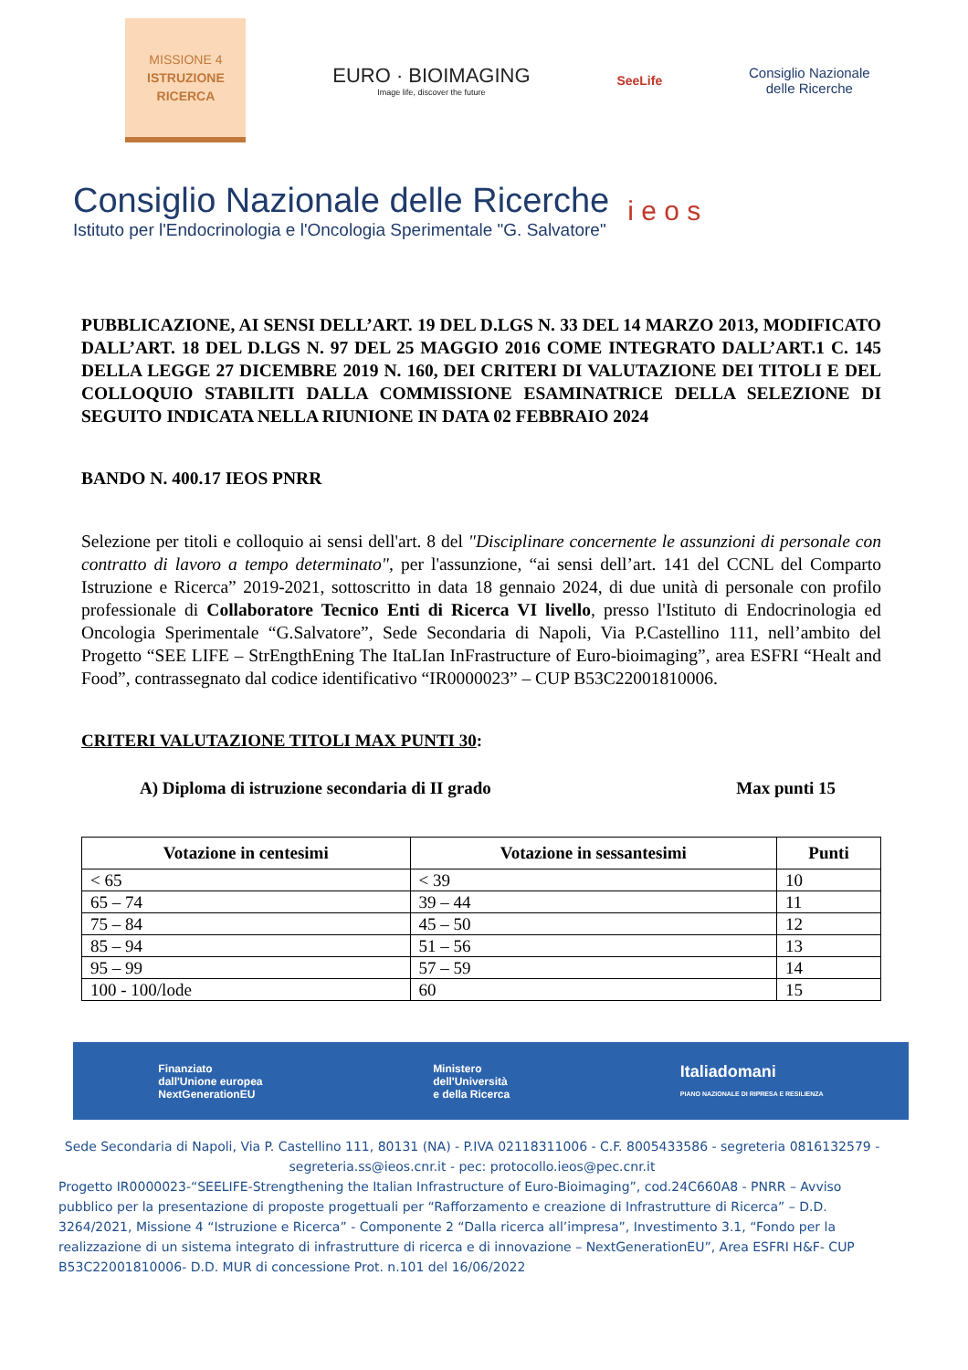MISSIONE 4
ISTRUZIONE
RICERCA
EURO · BIOIMAGING
Image life, discover the future
SeeLife
Consiglio Nazionale
delle Ricerche
Consiglio Nazionale delle Ricerche
Istituto per l'Endocrinologia e l'Oncologia Sperimentale "G. Salvatore"
i e o s
PUBBLICAZIONE, AI SENSI DELL’ART. 19 DEL D.LGS N. 33 DEL 14 MARZO 2013, MODIFICATO DALL’ART. 18 DEL D.LGS N. 97 DEL 25 MAGGIO 2016 COME INTEGRATO DALL’ART.1 C. 145 DELLA LEGGE 27 DICEMBRE 2019 N. 160, DEI CRITERI DI VALUTAZIONE DEI TITOLI E DEL COLLOQUIO STABILITI DALLA COMMISSIONE ESAMINATRICE DELLA SELEZIONE DI SEGUITO INDICATA NELLA RIUNIONE IN DATA 02 FEBBRAIO 2024
BANDO N. 400.17 IEOS PNRR
Selezione per titoli e colloquio ai sensi dell'art. 8 del "Disciplinare concernente le assunzioni di personale con contratto di lavoro a tempo determinato", per l'assunzione, “ai sensi dell’art. 141 del CCNL del Comparto Istruzione e Ricerca” 2019-2021, sottoscritto in data 18 gennaio 2024, di due unità di personale con profilo professionale di Collaboratore Tecnico Enti di Ricerca VI livello, presso l'Istituto di Endocrinologia ed Oncologia Sperimentale “G.Salvatore”, Sede Secondaria di Napoli, Via P.Castellino 111, nell’ambito del Progetto “SEE LIFE – StrEngthEning The ItaLIan InFrastructure of Euro-bioimaging”, area ESFRI “Healt and Food”, contrassegnato dal codice identificativo “IR0000023” – CUP B53C22001810006.
CRITERI VALUTAZIONE TITOLI MAX PUNTI 30:
A) Diploma di istruzione secondaria di II grado Max punti 15
| Votazione in centesimi | Votazione in sessantesimi | Punti |
| --- | --- | --- |
| < 65 | < 39 | 10 |
| 65 – 74 | 39 – 44 | 11 |
| 75 – 84 | 45 – 50 | 12 |
| 85 – 94 | 51 – 56 | 13 |
| 95 – 99 | 57 – 59 | 14 |
| 100 - 100/lode | 60 | 15 |
Finanziato
dall'Unione europea
NextGenerationEU Ministero
dell'Università
e della Ricerca Italiadomani
PIANO NAZIONALE DI RIPRESA E RESILIENZA
Sede Secondaria di Napoli, Via P. Castellino 111, 80131 (NA) - P.IVA 02118311006 - C.F. 8005433586 - segreteria 0816132579 - segreteria.ss@ieos.cnr.it - pec: protocollo.ieos@pec.cnr.it
Progetto IR0000023-“SEELIFE-Strengthening the Italian Infrastructure of Euro-Bioimaging”, cod.24C660A8 - PNRR – Avviso pubblico per la presentazione di proposte progettuali per “Rafforzamento e creazione di Infrastrutture di Ricerca” – D.D. 3264/2021, Missione 4 “Istruzione e Ricerca” - Componente 2 “Dalla ricerca all’impresa”, Investimento 3.1, “Fondo per la realizzazione di un sistema integrato di infrastrutture di ricerca e di innovazione – NextGenerationEU”, Area ESFRI H&F- CUP B53C22001810006- D.D. MUR di concessione Prot. n.101 del 16/06/2022